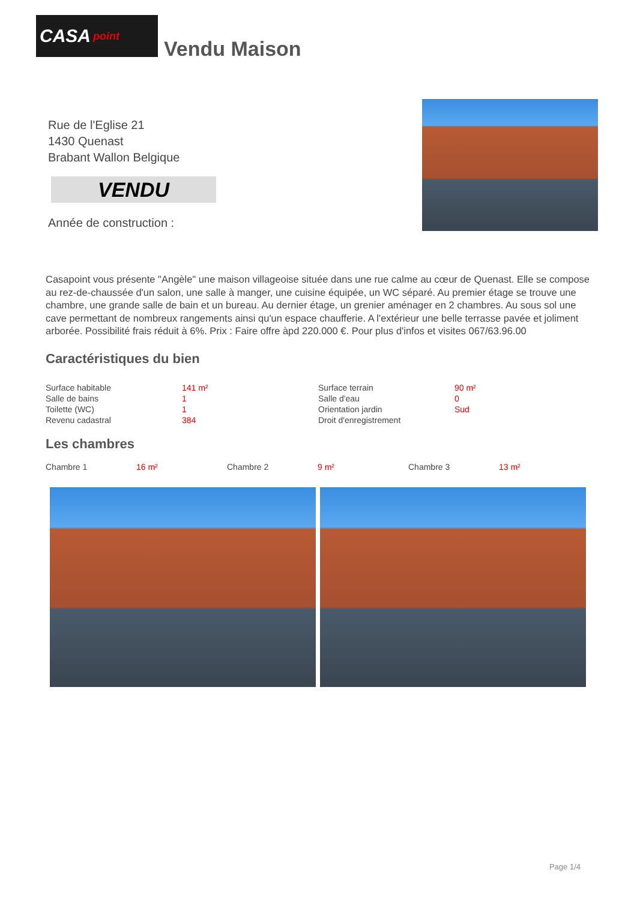CASA point
Vendu Maison
Rue de l'Eglise 21
1430 Quenast
Brabant Wallon Belgique
VENDU
Année de construction :
Casapoint vous présente "Angèle" une maison villageoise située dans une rue calme au cœur de Quenast. Elle se compose au rez-de-chaussée d'un salon, une salle à manger, une cuisine équipée, un WC séparé. Au premier étage se trouve une chambre, une grande salle de bain et un bureau. Au dernier étage, un grenier aménager en 2 chambres. Au sous sol une cave permettant de nombreux rangements ainsi qu'un espace chaufferie. A l'extérieur une belle terrasse pavée et joliment arborée. Possibilité frais réduit à 6%. Prix : Faire offre àpd 220.000 €. Pour plus d'infos et visites 067/63.96.00
Caractéristiques du bien
| Surface habitable | 141 m² | Surface terrain | 90 m² |
| Salle de bains | 1 | Salle d'eau | 0 |
| Toilette (WC) | 1 | Orientation jardin | Sud |
| Revenu cadastral | 384 | Droit d'enregistrement | |
Les chambres
| Chambre 1 | 16 m² | Chambre 2 | 9 m² | Chambre 3 | 13 m² |
Page 1/4